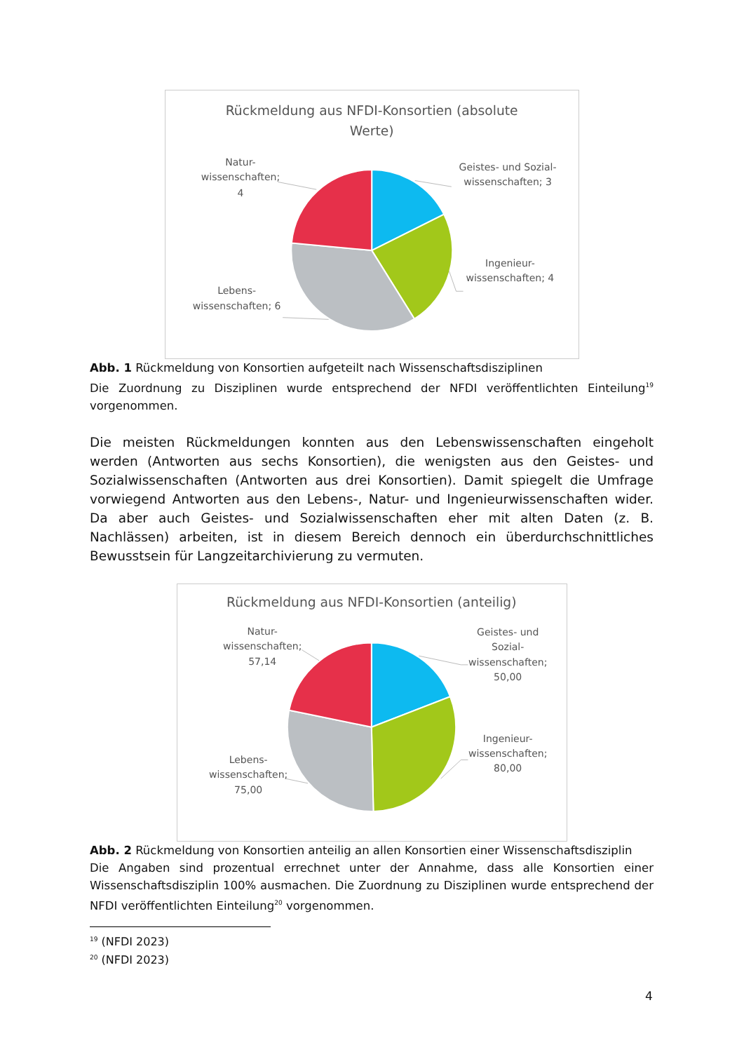Rückmeldung aus NFDI-Konsortien (absolute
Werte)
Geistes- und Sozial-
wissenschaften; 3
Ingenieur-
wissenschaften; 4
Lebens-
wissenschaften; 6
Natur-
wissenschaften;
4
Abb. 1 Rückmeldung von Konsortien aufgeteilt nach Wissenschaftsdisziplinen
Die Zuordnung zu Disziplinen wurde entsprechend der NFDI veröffentlichten Einteilung<sup>19</sup> vorgenommen.
Die meisten Rückmeldungen konnten aus den Lebenswissenschaften eingeholt werden (Antworten aus sechs Konsortien), die wenigsten aus den Geistes- und Sozialwissenschaften (Antworten aus drei Konsortien). Damit spiegelt die Umfrage vorwiegend Antworten aus den Lebens-, Natur- und Ingenieurwissenschaften wider. Da aber auch Geistes- und Sozialwissenschaften eher mit alten Daten (z. B. Nachlässen) arbeiten, ist in diesem Bereich dennoch ein überdurchschnittliches Bewusstsein für Langzeitarchivierung zu vermuten.
Rückmeldung aus NFDI-Konsortien (anteilig)
Geistes- und
Sozial-
wissenschaften;
50,00
Ingenieur-
wissenschaften;
80,00
Lebens-
wissenschaften;
75,00
Natur-
wissenschaften;
57,14
Abb. 2 Rückmeldung von Konsortien anteilig an allen Konsortien einer Wissenschaftsdisziplin
Die Angaben sind prozentual errechnet unter der Annahme, dass alle Konsortien einer Wissenschaftsdisziplin 100% ausmachen. Die Zuordnung zu Disziplinen wurde entsprechend der NFDI veröffentlichten Einteilung<sup>20</sup> vorgenommen.
<sup>19</sup> (NFDI 2023)
<sup>20</sup> (NFDI 2023)
4